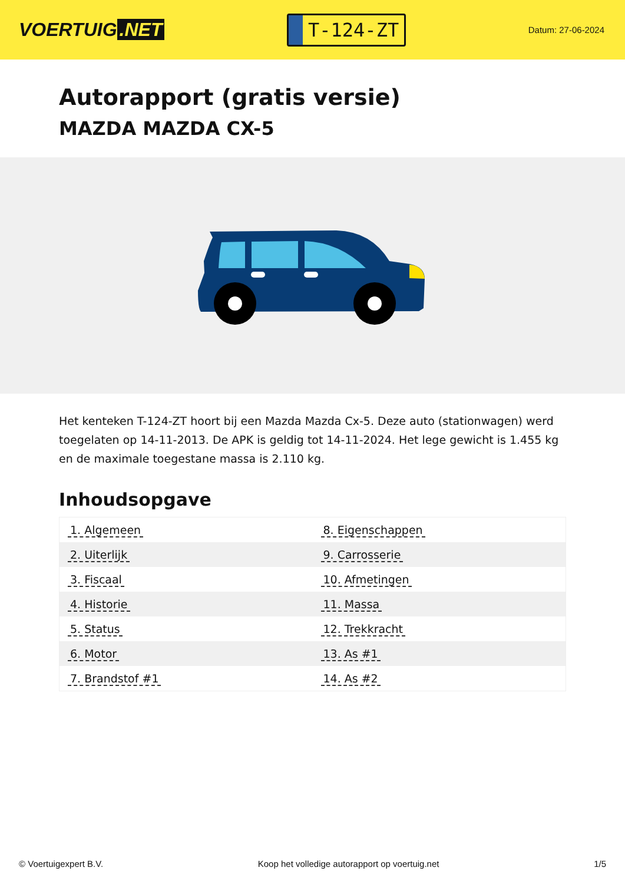VOERTUIG.NET
T-124-ZT
Datum: 27-06-2024
Autorapport (gratis versie)
MAZDA MAZDA CX-5
Het kenteken T-124-ZT hoort bij een Mazda Mazda Cx-5. Deze auto (stationwagen) werd toegelaten op 14-11-2013. De APK is geldig tot 14-11-2024. Het lege gewicht is 1.455 kg en de maximale toegestane massa is 2.110 kg.
Inhoudsopgave
| 1. Algemeen | 8. Eigenschappen |
| 2. Uiterlijk | 9. Carrosserie |
| 3. Fiscaal | 10. Afmetingen |
| 4. Historie | 11. Massa |
| 5. Status | 12. Trekkracht |
| 6. Motor | 13. As #1 |
| 7. Brandstof #1 | 14. As #2 |
© Voertuigexpert B.V. Koop het volledige autorapport op voertuig.net 1/5